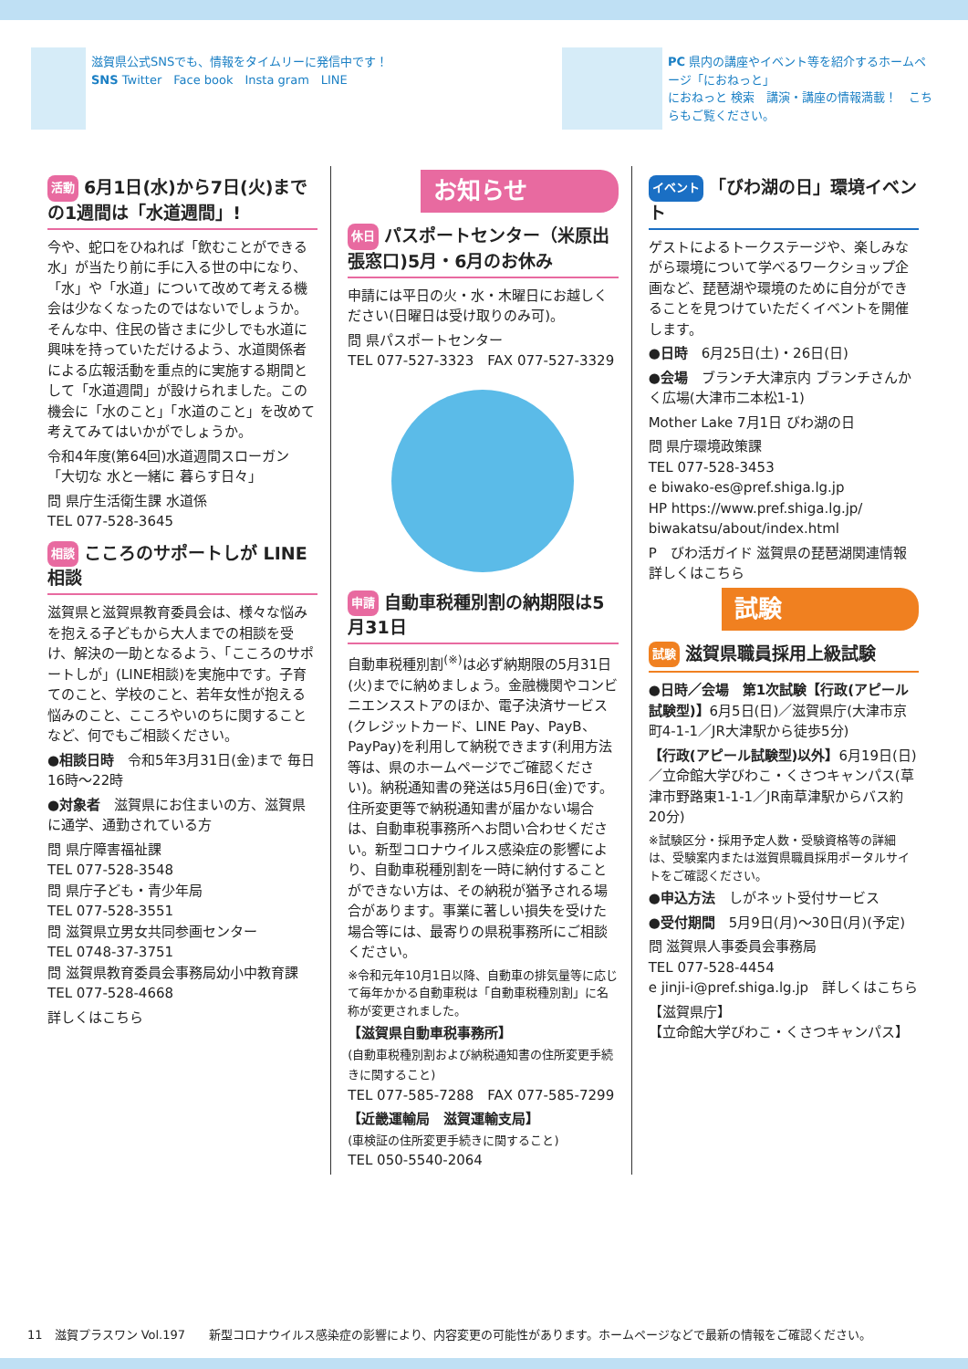滋賀県公式SNSでも、情報をタイムリーに発信中です！
SNS Twitter　Face book　Insta gram　LINE
PC 県内の講座やイベント等を紹介するホームページ「におねっと」
におねっと 検索　講演・講座の情報満載！　こちらもご覧ください。
活動 6月1日(水)から7日(火)までの1週間は「水道週間」!
今や、蛇口をひねれば「飲むことができる水」が当たり前に手に入る世の中になり、「水」や「水道」について改めて考える機会は少なくなったのではないでしょうか。そんな中、住民の皆さまに少しでも水道に興味を持っていただけるよう、水道関係者による広報活動を重点的に実施する期間として「水道週間」が設けられました。この機会に「水のこと」「水道のこと」を改めて考えてみてはいかがでしょうか。
令和4年度(第64回)水道週間スローガン
「大切な 水と一緒に 暮らす日々」
問 県庁生活衛生課 水道係
TEL 077-528-3645
相談 こころのサポートしが LINE相談
滋賀県と滋賀県教育委員会は、様々な悩みを抱える子どもから大人までの相談を受け、解決の一助となるよう、「こころのサポートしが」(LINE相談)を実施中です。子育てのこと、学校のこと、若年女性が抱える悩みのこと、こころやいのちに関することなど、何でもご相談ください。
●相談日時　令和5年3月31日(金)まで 毎日 16時～22時
●対象者　滋賀県にお住まいの方、滋賀県に通学、通勤されている方
問 県庁障害福祉課
TEL 077-528-3548
問 県庁子ども・青少年局
TEL 077-528-3551
問 滋賀県立男女共同参画センター
TEL 0748-37-3751
問 滋賀県教育委員会事務局幼小中教育課
TEL 077-528-4668
詳しくはこちら
お知らせ
休日 パスポートセンター（米原出張窓口)5月・6月のお休み
申請には平日の火・水・木曜日にお越しください(日曜日は受け取りのみ可)。
問 県パスポートセンター
TEL 077-527-3323　FAX 077-527-3329
申請 自動車税種別割の納期限は5月31日
自動車税種別割<sup>(※)</sup>は必ず納期限の5月31日(火)までに納めましょう。金融機関やコンビニエンスストアのほか、電子決済サービス(クレジットカード、LINE Pay、PayB、PayPay)を利用して納税できます(利用方法等は、県のホームページでご確認ください)。納税通知書の発送は5月6日(金)です。住所変更等で納税通知書が届かない場合は、自動車税事務所へお問い合わせください。新型コロナウイルス感染症の影響により、自動車税種別割を一時に納付することができない方は、その納税が猶予される場合があります。事業に著しい損失を受けた場合等には、最寄りの県税事務所にご相談ください。
※令和元年10月1日以降、自動車の排気量等に応じて毎年かかる自動車税は「自動車税種別割」に名称が変更されました。
【滋賀県自動車税事務所】
(自動車税種別割および納税通知書の住所変更手続きに関すること)
TEL 077-585-7288　FAX 077-585-7299
【近畿運輸局　滋賀運輸支局】
(車検証の住所変更手続きに関すること)
TEL 050-5540-2064
イベント 「びわ湖の日」環境イベント
ゲストによるトークステージや、楽しみながら環境について学べるワークショップ企画など、琵琶湖や環境のために自分ができることを見つけていただくイベントを開催します。
●日時　6月25日(土)・26日(日)
●会場　ブランチ大津京内 ブランチさんかく広場(大津市二本松1-1)
Mother Lake 7月1日 びわ湖の日
問 県庁環境政策課
TEL 077-528-3453
e biwako-es@pref.shiga.lg.jp
HP https://www.pref.shiga.lg.jp/ biwakatsu/about/index.html
P　びわ活ガイド 滋賀県の琵琶湖関連情報　詳しくはこちら
試験
試験 滋賀県職員採用上級試験
●日時／会場　第1次試験【行政(アピール試験型)】6月5日(日)／滋賀県庁(大津市京町4-1-1／JR大津駅から徒歩5分)
【行政(アピール試験型)以外】6月19日(日)／立命館大学びわこ・くさつキャンパス(草津市野路東1-1-1／JR南草津駅からバス約20分)
※試験区分・採用予定人数・受験資格等の詳細は、受験案内または滋賀県職員採用ポータルサイトをご確認ください。
●申込方法　しがネット受付サービス
●受付期間　5月9日(月)～30日(月)(予定)
問 滋賀県人事委員会事務局
TEL 077-528-4454
e jinji-i@pref.shiga.lg.jp　詳しくはこちら
【滋賀県庁】
【立命館大学びわこ・くさつキャンパス】
11　滋賀プラスワン Vol.197　　新型コロナウイルス感染症の影響により、内容変更の可能性があります。ホームページなどで最新の情報をご確認ください。